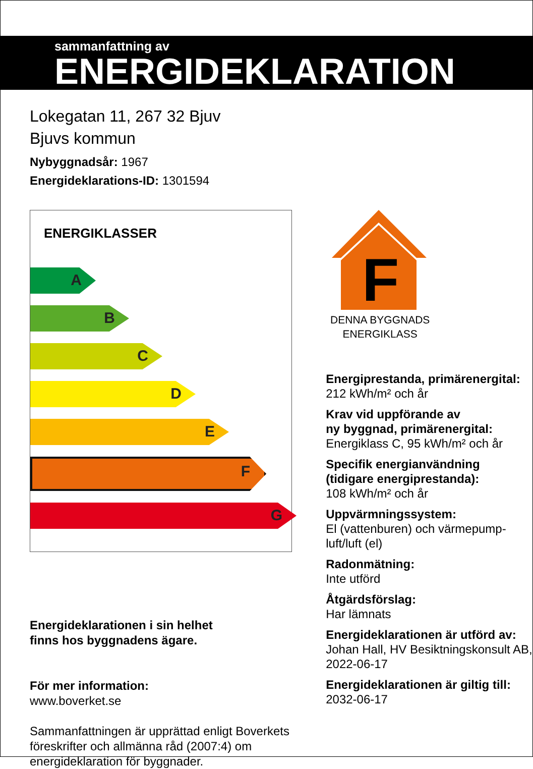sammanfattning av
ENERGIDEKLARATION
Lokegatan 11, 267 32 Bjuv
Bjuvs kommun
Nybyggnadsår: 1967
Energideklarations-ID: 1301594
ENERGIKLASSER
A
B
C
D
E
F
G
Energideklarationen i sin helhet
finns hos byggnadens ägare.
För mer information:
www.boverket.se
Sammanfattningen är upprättad enligt Boverkets föreskrifter och allmänna råd (2007:4) om energideklaration för byggnader.
F
DENNA BYGGNADS
ENERGIKLASS
Energiprestanda, primärenergital:
212 kWh/m² och år
Krav vid uppförande av
ny byggnad, primärenergital:
Energiklass C, 95 kWh/m² och år
Specifik energianvändning
(tidigare energiprestanda):
108 kWh/m² och år
Uppvärmningssystem:
El (vattenburen) och värmepump-
luft/luft (el)
Radonmätning:
Inte utförd
Åtgärdsförslag:
Har lämnats
Energideklarationen är utförd av:
Johan Hall, HV Besiktningskonsult AB, 2022-06-17
Energideklarationen är giltig till:
2032-06-17